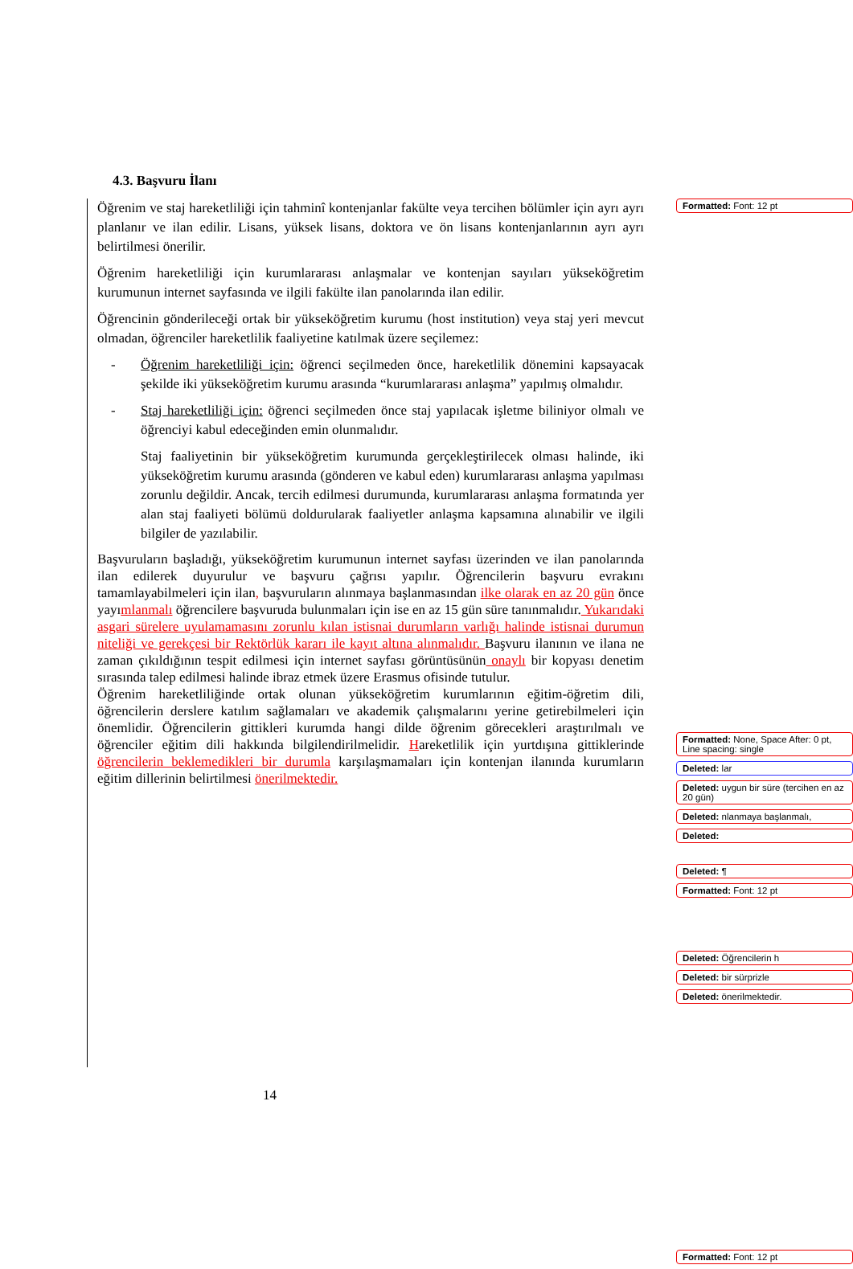4.3. Başvuru İlanı
Öğrenim ve staj hareketliliği için tahminî kontenjanlar fakülte veya tercihen bölümler için ayrı ayrı planlanır ve ilan edilir. Lisans, yüksek lisans, doktora ve ön lisans kontenjanlarının ayrı ayrı belirtilmesi önerilir.
Öğrenim hareketliliği için kurumlararası anlaşmalar ve kontenjan sayıları yükseköğretim kurumunun internet sayfasında ve ilgili fakülte ilan panolarında ilan edilir.
Öğrencinin gönderileceği ortak bir yükseköğretim kurumu (host institution) veya staj yeri mevcut olmadan, öğrenciler hareketlilik faaliyetine katılmak üzere seçilemez:
- Öğrenim hareketliliği için: öğrenci seçilmeden önce, hareketlilik dönemini kapsayacak şekilde iki yükseköğretim kurumu arasında “kurumlararası anlaşma” yapılmış olmalıdır.
- Staj hareketliliği için: öğrenci seçilmeden önce staj yapılacak işletme biliniyor olmalı ve öğrenciyi kabul edeceğinden emin olunmalıdır.
Staj faaliyetinin bir yükseköğretim kurumunda gerçekleştirilecek olması halinde, iki yükseköğretim kurumu arasında (gönderen ve kabul eden) kurumlararası anlaşma yapılması zorunlu değildir. Ancak, tercih edilmesi durumunda, kurumlararası anlaşma formatında yer alan staj faaliyeti bölümü doldurularak faaliyetler anlaşma kapsamına alınabilir ve ilgili bilgiler de yazılabilir.
Başvuruların başladığı, yükseköğretim kurumunun internet sayfası üzerinden ve ilan panolarında ilan edilerek duyurulur ve başvuru çağrısı yapılır. Öğrencilerin başvuru evrakını tamamlayabilmeleri için ilan, başvuruların alınmaya başlanmasından ilke olarak en az 20 gün önce yayımlanmalı öğrencilere başvuruda bulunmaları için ise en az 15 gün süre tanınmalıdır. Yukarıdaki asgari sürelere uyulamamasını zorunlu kılan istisnai durumların varlığı halinde istisnai durumun niteliği ve gerekçesi bir Rektörlük kararı ile kayıt altına alınmalıdır. Başvuru ilanının ve ilana ne zaman çıkıldığının tespit edilmesi için internet sayfası görüntüsünün onaylı bir kopyası denetim sırasında talep edilmesi halinde ibraz etmek üzere Erasmus ofisinde tutulur.
Öğrenim hareketliliğinde ortak olunan yükseköğretim kurumlarının eğitim-öğretim dili, öğrencilerin derslere katılım sağlamaları ve akademik çalışmalarını yerine getirebilmeleri için önemlidir. Öğrencilerin gittikleri kurumda hangi dilde öğrenim görecekleri araştırılmalı ve öğrenciler eğitim dili hakkında bilgilendirilmelidir. Hareketlilik için yurtdışına gittiklerinde öğrencilerin beklemedikleri bir durumla karşılaşmamaları için kontenjan ilanında kurumların eğitim dillerinin belirtilmesi önerilmektedir.
14
Formatted: Font: 12 pt
Formatted: None, Space After: 0 pt, Line spacing: single
Deleted: lar
Deleted: uygun bir süre (tercihen en az 20 gün)
Deleted: nlanmaya başlanmalı,
Deleted:
Deleted: ¶
Formatted: Font: 12 pt
Deleted: Öğrencilerin h
Deleted: bir sürprizle
Deleted: önerilmektedir.
Formatted: Font: 12 pt